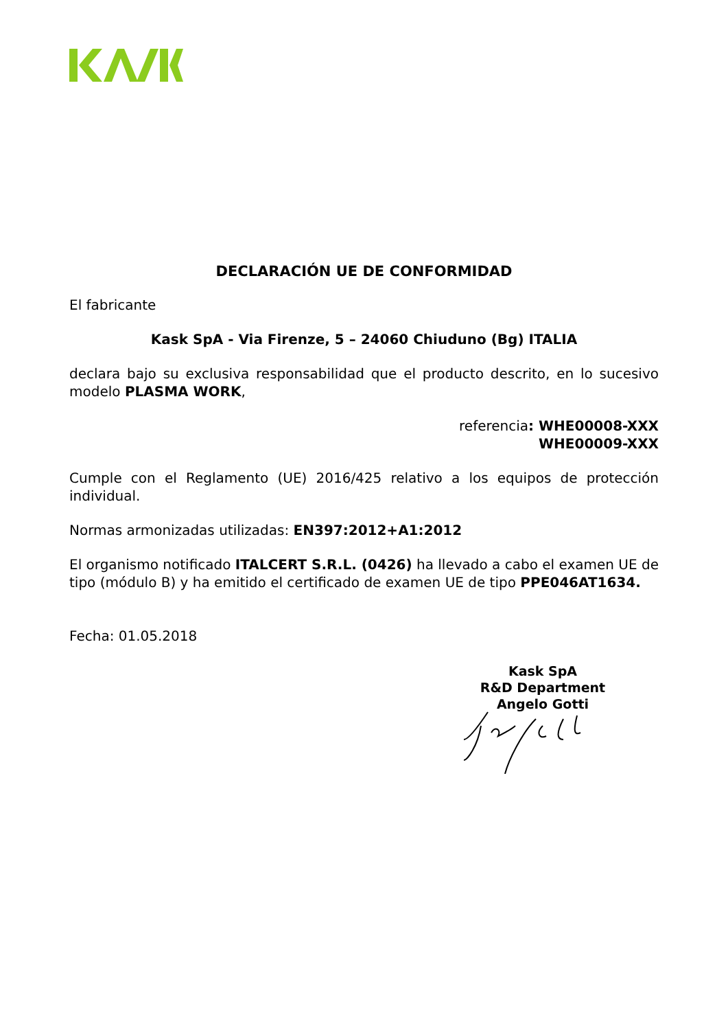DECLARACIÓN UE DE CONFORMIDAD
El fabricante
Kask SpA - Via Firenze, 5 – 24060 Chiuduno (Bg) ITALIA
declara bajo su exclusiva responsabilidad que el producto descrito, en lo sucesivo modelo PLASMA WORK,
referencia: WHE00008-XXX
WHE00009-XXX
Cumple con el Reglamento (UE) 2016/425 relativo a los equipos de protección individual.
Normas armonizadas utilizadas: EN397:2012+A1:2012
El organismo notificado ITALCERT S.R.L. (0426) ha llevado a cabo el examen UE de tipo (módulo B) y ha emitido el certificado de examen UE de tipo PPE046AT1634.
Fecha: 01.05.2018
Kask SpA
R&D Department
Angelo Gotti